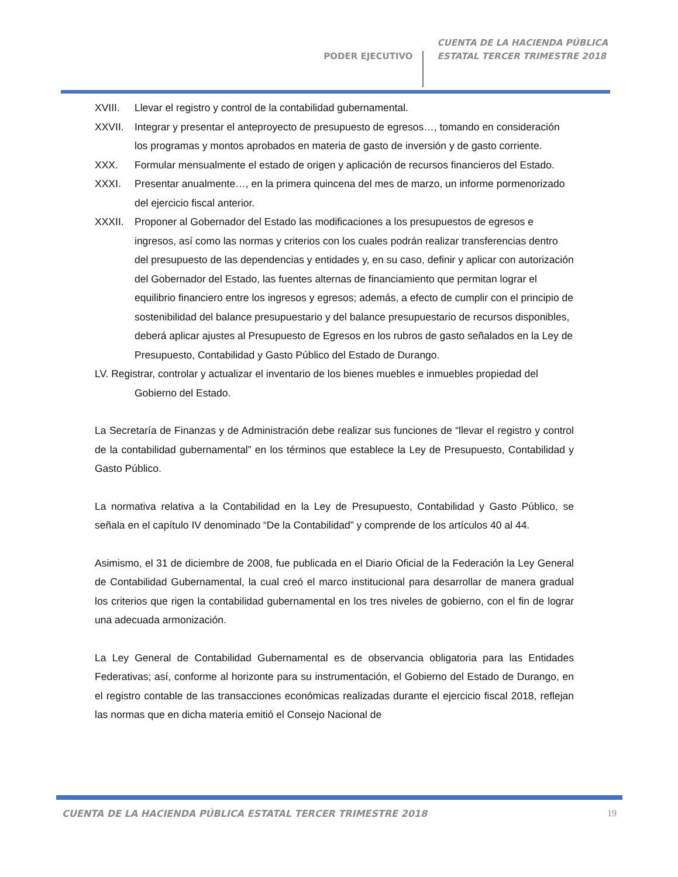PODER EJECUTIVO
CUENTA DE LA HACIENDA PÚBLICA
ESTATAL TERCER TRIMESTRE 2018
XVIII. Llevar el registro y control de la contabilidad gubernamental.
XXVII. Integrar y presentar el anteproyecto de presupuesto de egresos…, tomando en consideración los programas y montos aprobados en materia de gasto de inversión y de gasto corriente.
XXX. Formular mensualmente el estado de origen y aplicación de recursos financieros del Estado.
XXXI. Presentar anualmente…, en la primera quincena del mes de marzo, un informe pormenorizado del ejercicio fiscal anterior.
XXXII. Proponer al Gobernador del Estado las modificaciones a los presupuestos de egresos e ingresos, así como las normas y criterios con los cuales podrán realizar transferencias dentro del presupuesto de las dependencias y entidades y, en su caso, definir y aplicar con autorización del Gobernador del Estado, las fuentes alternas de financiamiento que permitan lograr el equilibrio financiero entre los ingresos y egresos; además, a efecto de cumplir con el principio de sostenibilidad del balance presupuestario y del balance presupuestario de recursos disponibles, deberá aplicar ajustes al Presupuesto de Egresos en los rubros de gasto señalados en la Ley de Presupuesto, Contabilidad y Gasto Público del Estado de Durango.
LV. Registrar, controlar y actualizar el inventario de los bienes muebles e inmuebles propiedad del
Gobierno del Estado.
La Secretaría de Finanzas y de Administración debe realizar sus funciones de “llevar el registro y control de la contabilidad gubernamental” en los términos que establece la Ley de Presupuesto, Contabilidad y Gasto Público.
La normativa relativa a la Contabilidad en la Ley de Presupuesto, Contabilidad y Gasto Público, se señala en el capítulo IV denominado “De la Contabilidad” y comprende de los artículos 40 al 44.
Asimismo, el 31 de diciembre de 2008, fue publicada en el Diario Oficial de la Federación la Ley General de Contabilidad Gubernamental, la cual creó el marco institucional para desarrollar de manera gradual los criterios que rigen la contabilidad gubernamental en los tres niveles de gobierno, con el fin de lograr una adecuada armonización.
La Ley General de Contabilidad Gubernamental es de observancia obligatoria para las Entidades Federativas; así, conforme al horizonte para su instrumentación, el Gobierno del Estado de Durango, en el registro contable de las transacciones económicas realizadas durante el ejercicio fiscal 2018, reflejan las normas que en dicha materia emitió el Consejo Nacional de
CUENTA DE LA HACIENDA PÚBLICA ESTATAL TERCER TRIMESTRE 2018 19